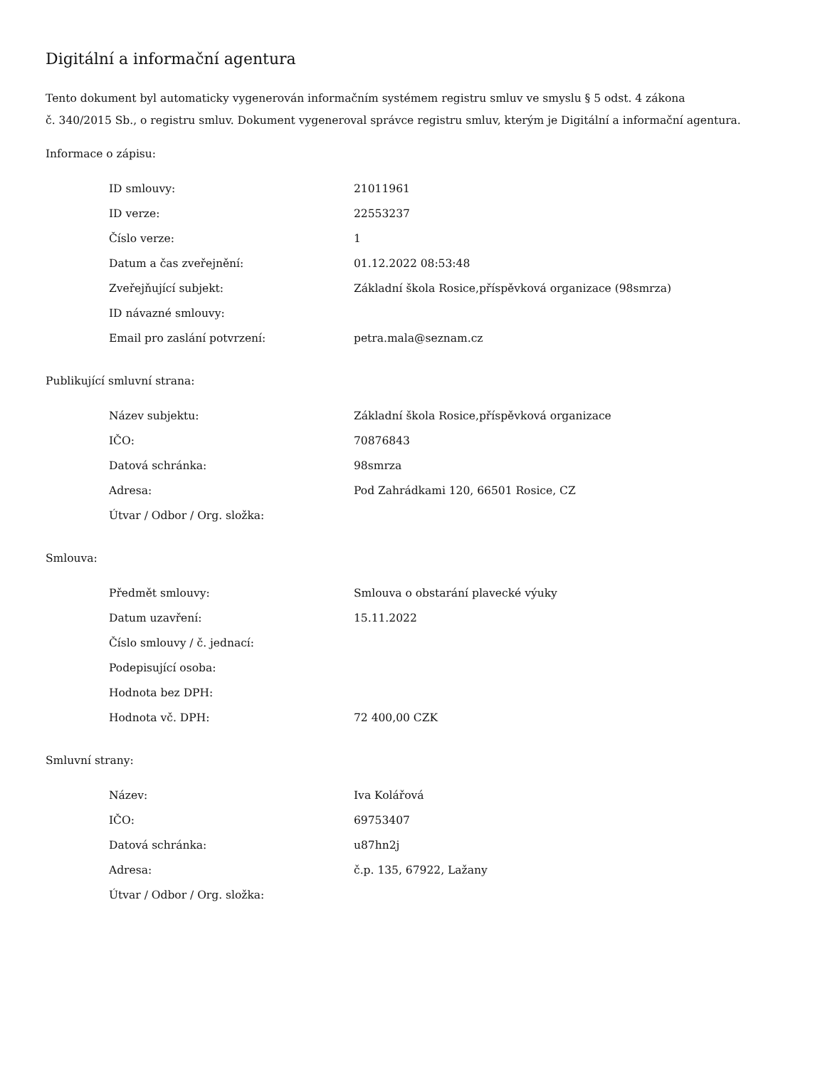Digitální a informační agentura
Tento dokument byl automaticky vygenerován informačním systémem registru smluv ve smyslu § 5 odst. 4 zákona
č. 340/2015 Sb., o registru smluv. Dokument vygeneroval správce registru smluv, kterým je Digitální a informační agentura.
Informace o zápisu:
| ID smlouvy: | 21011961 |
| ID verze: | 22553237 |
| Číslo verze: | 1 |
| Datum a čas zveřejnění: | 01.12.2022 08:53:48 |
| Zveřejňující subjekt: | Základní škola Rosice,příspěvková organizace (98smrza) |
| ID návazné smlouvy: | |
| Email pro zaslání potvrzení: | petra.mala@seznam.cz |
Publikující smluvní strana:
| Název subjektu: | Základní škola Rosice,příspěvková organizace |
| IČO: | 70876843 |
| Datová schránka: | 98smrza |
| Adresa: | Pod Zahrádkami 120, 66501 Rosice, CZ |
| Útvar / Odbor / Org. složka: | |
Smlouva:
| Předmět smlouvy: | Smlouva o obstarání plavecké výuky |
| Datum uzavření: | 15.11.2022 |
| Číslo smlouvy / č. jednací: | |
| Podepisující osoba: | |
| Hodnota bez DPH: | |
| Hodnota vč. DPH: | 72 400,00 CZK |
Smluvní strany:
| Název: | Iva Kolářová |
| IČO: | 69753407 |
| Datová schránka: | u87hn2j |
| Adresa: | č.p. 135, 67922, Lažany |
| Útvar / Odbor / Org. složka: | |